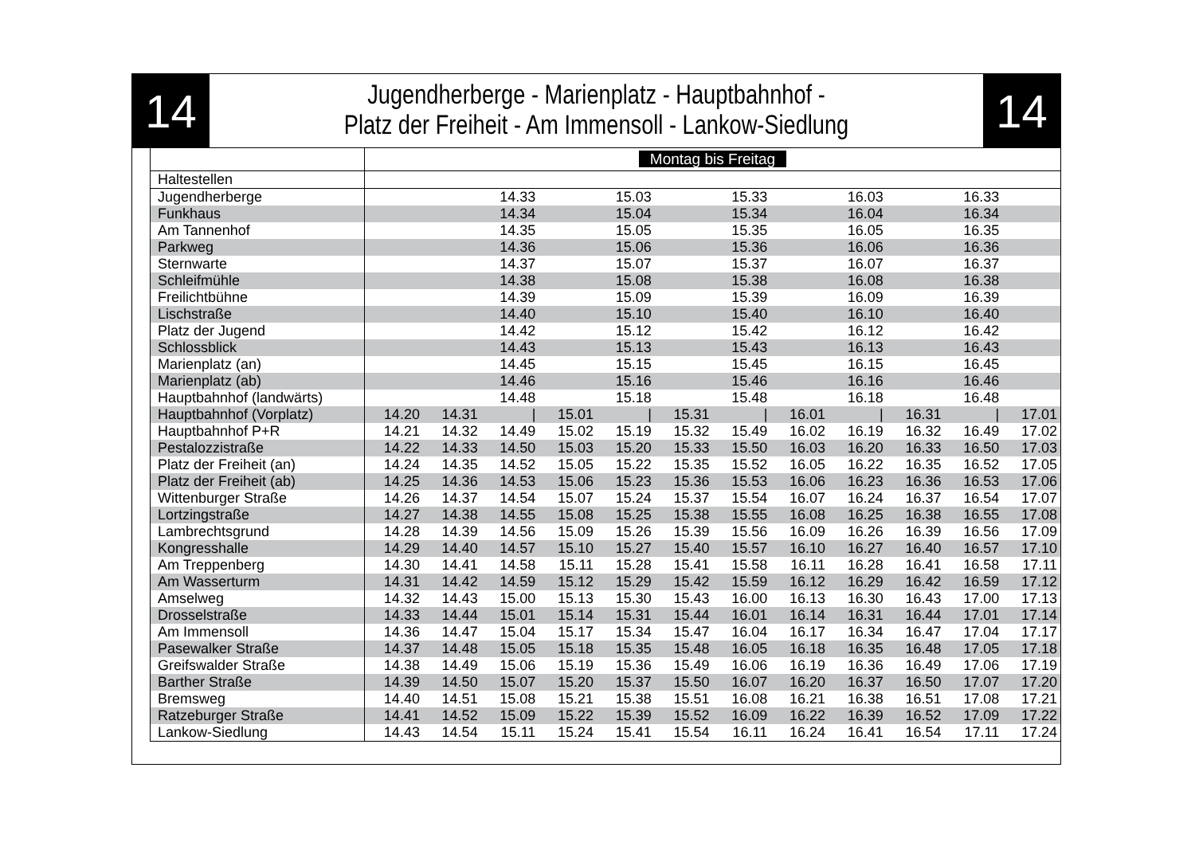14
Jugendherberge - Marienplatz - Hauptbahnhof -
Platz der Freiheit - Am Immensoll - Lankow-Siedlung
14
| | Montag bis Freitag | | | | | | | | | | | |
| --- | --- | --- | --- | --- | --- | --- | --- | --- | --- | --- | --- | --- |
| Haltestellen | | | | | | | | | | | | |
| Jugendherberge | | | 14.33 | | 15.03 | | 15.33 | | 16.03 | | 16.33 | |
| Funkhaus | | | 14.34 | | 15.04 | | 15.34 | | 16.04 | | 16.34 | |
| Am Tannenhof | | | 14.35 | | 15.05 | | 15.35 | | 16.05 | | 16.35 | |
| Parkweg | | | 14.36 | | 15.06 | | 15.36 | | 16.06 | | 16.36 | |
| Sternwarte | | | 14.37 | | 15.07 | | 15.37 | | 16.07 | | 16.37 | |
| Schleifmühle | | | 14.38 | | 15.08 | | 15.38 | | 16.08 | | 16.38 | |
| Freilichtbühne | | | 14.39 | | 15.09 | | 15.39 | | 16.09 | | 16.39 | |
| Lischstraße | | | 14.40 | | 15.10 | | 15.40 | | 16.10 | | 16.40 | |
| Platz der Jugend | | | 14.42 | | 15.12 | | 15.42 | | 16.12 | | 16.42 | |
| Schlossblick | | | 14.43 | | 15.13 | | 15.43 | | 16.13 | | 16.43 | |
| Marienplatz (an) | | | 14.45 | | 15.15 | | 15.45 | | 16.15 | | 16.45 | |
| Marienplatz (ab) | | | 14.46 | | 15.16 | | 15.46 | | 16.16 | | 16.46 | |
| Hauptbahnhof (landwärts) | | | 14.48 | | 15.18 | | 15.48 | | 16.18 | | 16.48 | |
| Hauptbahnhof (Vorplatz) | 14.20 | 14.31 | / | 15.01 | / | 15.31 | / | 16.01 | / | 16.31 | / | 17.01 |
| Hauptbahnhof P+R | 14.21 | 14.32 | 14.49 | 15.02 | 15.19 | 15.32 | 15.49 | 16.02 | 16.19 | 16.32 | 16.49 | 17.02 |
| Pestalozzistraße | 14.22 | 14.33 | 14.50 | 15.03 | 15.20 | 15.33 | 15.50 | 16.03 | 16.20 | 16.33 | 16.50 | 17.03 |
| Platz der Freiheit (an) | 14.24 | 14.35 | 14.52 | 15.05 | 15.22 | 15.35 | 15.52 | 16.05 | 16.22 | 16.35 | 16.52 | 17.05 |
| Platz der Freiheit (ab) | 14.25 | 14.36 | 14.53 | 15.06 | 15.23 | 15.36 | 15.53 | 16.06 | 16.23 | 16.36 | 16.53 | 17.06 |
| Wittenburger Straße | 14.26 | 14.37 | 14.54 | 15.07 | 15.24 | 15.37 | 15.54 | 16.07 | 16.24 | 16.37 | 16.54 | 17.07 |
| Lortzingstraße | 14.27 | 14.38 | 14.55 | 15.08 | 15.25 | 15.38 | 15.55 | 16.08 | 16.25 | 16.38 | 16.55 | 17.08 |
| Lambrechtsgrund | 14.28 | 14.39 | 14.56 | 15.09 | 15.26 | 15.39 | 15.56 | 16.09 | 16.26 | 16.39 | 16.56 | 17.09 |
| Kongresshalle | 14.29 | 14.40 | 14.57 | 15.10 | 15.27 | 15.40 | 15.57 | 16.10 | 16.27 | 16.40 | 16.57 | 17.10 |
| Am Treppenberg | 14.30 | 14.41 | 14.58 | 15.11 | 15.28 | 15.41 | 15.58 | 16.11 | 16.28 | 16.41 | 16.58 | 17.11 |
| Am Wasserturm | 14.31 | 14.42 | 14.59 | 15.12 | 15.29 | 15.42 | 15.59 | 16.12 | 16.29 | 16.42 | 16.59 | 17.12 |
| Amselweg | 14.32 | 14.43 | 15.00 | 15.13 | 15.30 | 15.43 | 16.00 | 16.13 | 16.30 | 16.43 | 17.00 | 17.13 |
| Drosselstraße | 14.33 | 14.44 | 15.01 | 15.14 | 15.31 | 15.44 | 16.01 | 16.14 | 16.31 | 16.44 | 17.01 | 17.14 |
| Am Immensoll | 14.36 | 14.47 | 15.04 | 15.17 | 15.34 | 15.47 | 16.04 | 16.17 | 16.34 | 16.47 | 17.04 | 17.17 |
| Pasewalker Straße | 14.37 | 14.48 | 15.05 | 15.18 | 15.35 | 15.48 | 16.05 | 16.18 | 16.35 | 16.48 | 17.05 | 17.18 |
| Greifswalder Straße | 14.38 | 14.49 | 15.06 | 15.19 | 15.36 | 15.49 | 16.06 | 16.19 | 16.36 | 16.49 | 17.06 | 17.19 |
| Barther Straße | 14.39 | 14.50 | 15.07 | 15.20 | 15.37 | 15.50 | 16.07 | 16.20 | 16.37 | 16.50 | 17.07 | 17.20 |
| Bremsweg | 14.40 | 14.51 | 15.08 | 15.21 | 15.38 | 15.51 | 16.08 | 16.21 | 16.38 | 16.51 | 17.08 | 17.21 |
| Ratzeburger Straße | 14.41 | 14.52 | 15.09 | 15.22 | 15.39 | 15.52 | 16.09 | 16.22 | 16.39 | 16.52 | 17.09 | 17.22 |
| Lankow-Siedlung | 14.43 | 14.54 | 15.11 | 15.24 | 15.41 | 15.54 | 16.11 | 16.24 | 16.41 | 16.54 | 17.11 | 17.24 |